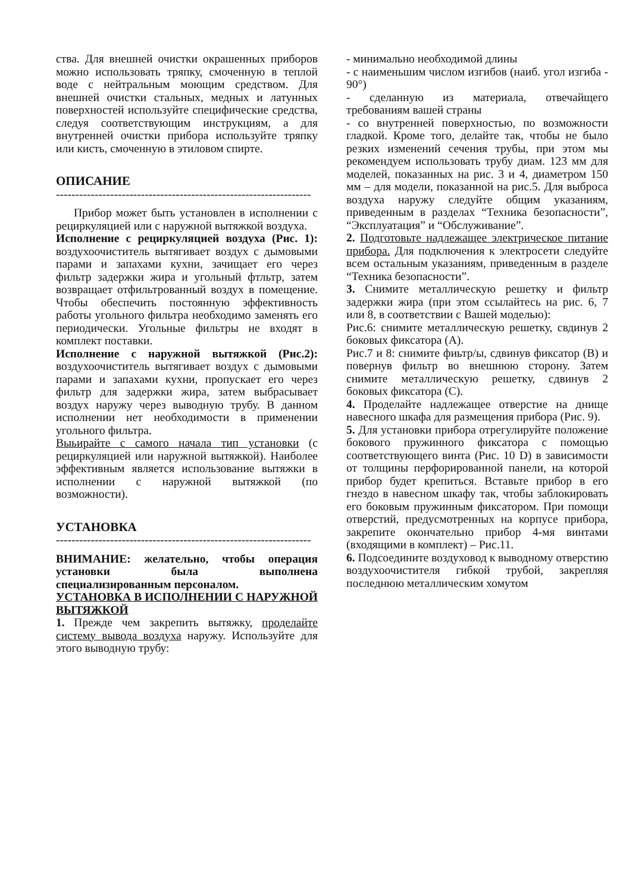ства. Для внешней очистки окрашенных приборов можно использовать тряпку, смоченную в теплой воде с нейтральным моющим средством. Для внешней очистки стальных, медных и латунных поверхностей используйте специфические средства, следуя соответствующим инструкциям, а для внутренней очистки прибора используйте тряпку или кисть, смоченную в этиловом спирте.
ОПИСАНИЕ
------------------------------------------------------------------
Прибор может быть установлен в исполнении с рециркуляцией или с наружной вытяжкой воздуха.
Исполнение с рециркуляцией воздуха (Рис. 1): воздухоочиститель вытягивает воздух с дымовыми парами и запахами кухни, зачищает его через фильтр задержки жира и угольный фтльтр, затем возвращает отфильтрованный воздух в помещение. Чтобы обеспечить постоянную эффективность работы угольного фильтра необходимо заменять его периодически. Угольные фильтры не входят в комплект поставки.
Исполнение с наружной вытяжкой (Рис.2): воздухоочиститель вытягивает воздух с дымовыми парами и запахами кухни, пропускает его через фильтр для задержки жира, затем выбрасывает воздух наружу через выводную трубу. В данном исполнении нет необходимости в применении угольного фильтра.
Выьирайте с самого начала тип установки (с рециркуляцией или наружной вытяжкой). Наиболее эффективным является использование вытяжки в исполнении с наружной вытяжкой (по возможности).
УСТАНОВКА
------------------------------------------------------------------
ВНИМАНИЕ: желательно, чтобы операция установки была выполнена специализированным персоналом.
УСТАНОВКА В ИСПОЛНЕНИИ С НАРУЖНОЙ ВЫТЯЖКОЙ
1. Прежде чем закрепить вытяжку, проделайте систему вывода воздуха наружу. Используйте для этого выводную трубу:
- минимально необходимой длины
- с наименьшим числом изгибов (наиб. угол изгиба - 90°)
- сделанную из материала, отвечайщего требованиям вашей страны
- со внутренней поверхностью, по возможности гладкой. Кроме того, делайте так, чтобы не было резких изменений сечения трубы, при этом мы рекомендуем использовать трубу диам. 123 мм для моделей, показанных на рис. 3 и 4, диаметром 150 мм – для модели, показанной на рис.5. Для выброса воздуха наружу следуйте общим указаниям, приведенным в разделах “Техника безопасности”, “Эксплуатация” и “Обслуживание”.
2. Подготовьте надлежащее электрическое питание прибора. Для подключения к электросети следуйте всем остальным указаниям, приведенным в разделе “Техника безопасности”.
3. Снимите металлическую решетку и фильтр задержки жира (при этом ссылайтесь на рис. 6, 7 или 8, в соответствии с Вашей моделью):
Рис.6: снимите металлическую решетку, свдинув 2 боковых фиксатора (А).
Рис.7 и 8: снимите фиьтр/ы, сдвинув фиксатор (В) и повернув фильтр во внешнюю сторону. Затем снимите металлическую решетку, сдвинув 2 боковых фиксатора (С).
4. Проделайте надлежащее отверстие на днище навесного шкафа для размещения прибора (Рис. 9).
5. Для установки прибора отрегулируйте положение бокового пружинного фиксатора с помощью соответствующего винта (Рис. 10 D) в зависимости от толщины перфорированной панели, на которой прибор будет крепиться. Вставьте прибор в его гнездо в навесном шкафу так, чтобы заблокировать его боковым пружинным фиксатором. При помощи отверстий, предусмотренных на корпусе прибора, закрепите окончательно прибор 4-мя винтами (входящими в комплект) – Рис.11.
6. Подсоедините воздуховод к выводному отверстию воздухоочистителя гибкой трубой, закрепляя последнюю металлическим хомутом